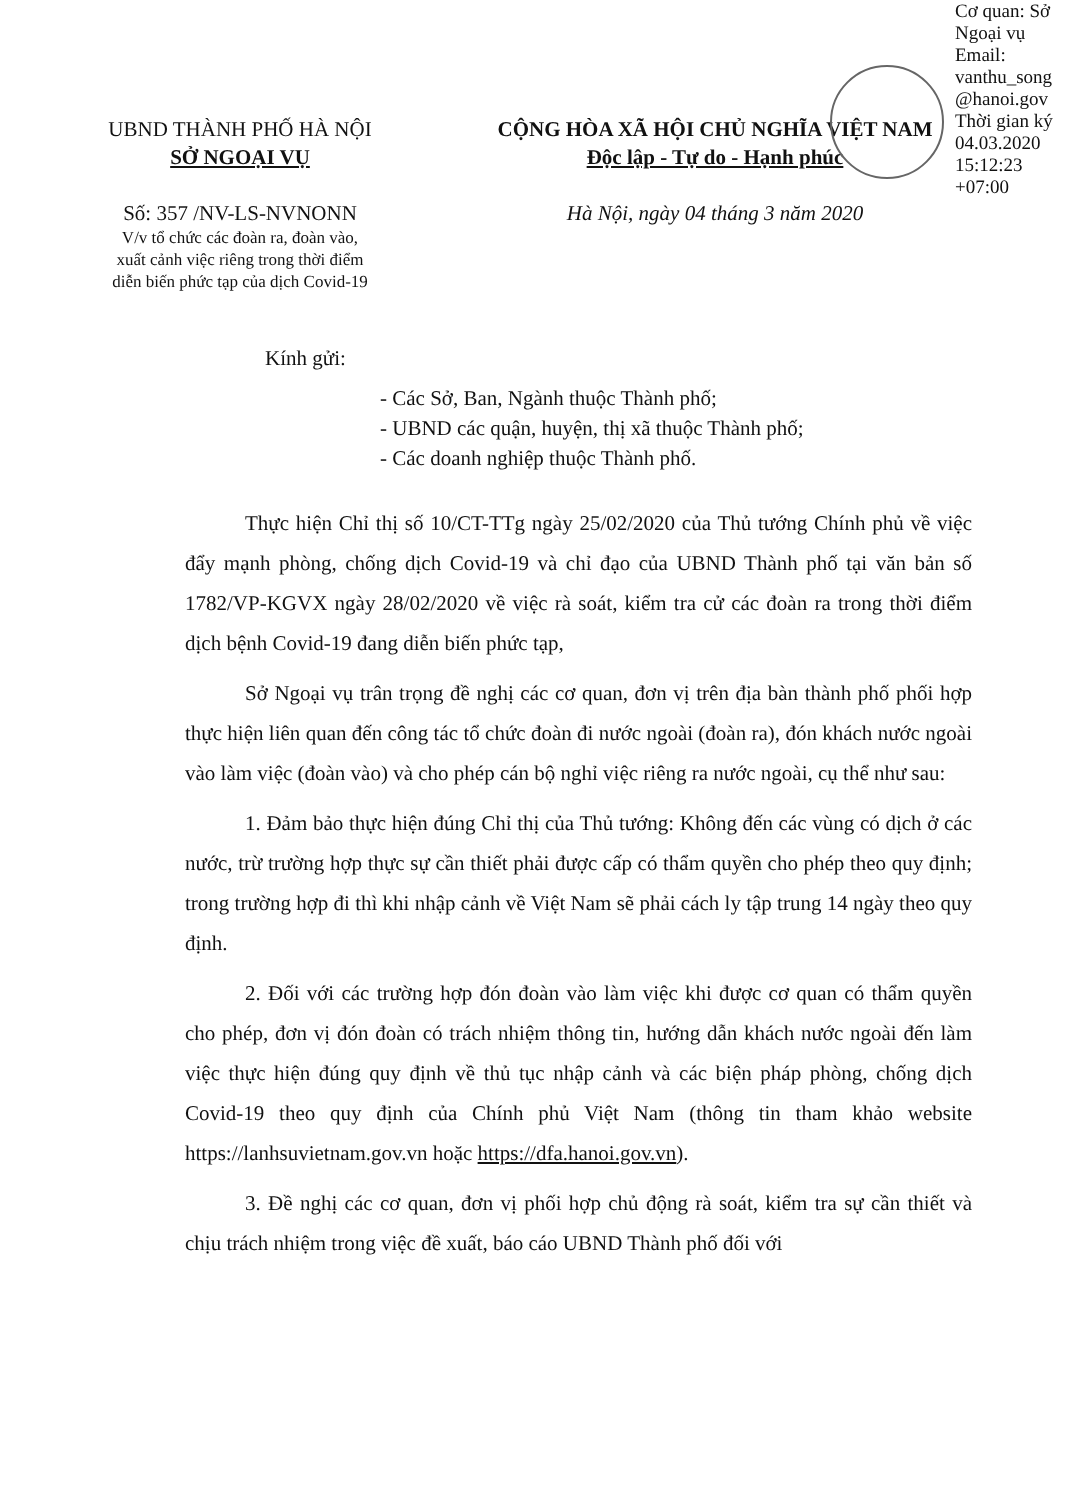Cơ quan: Sở Ngoại vụ
Email: vanthu_song
@hanoi.gov
Thời gian ký
04.03.2020
15:12:23
+07:00
UBND THÀNH PHỐ HÀ NỘI
SỞ NGOẠI VỤ
Số: 357 /NV-LS-NVNONN
V/v tổ chức các đoàn ra, đoàn vào,
xuất cảnh việc riêng trong thời điểm
diễn biến phức tạp của dịch Covid-19
CỘNG HÒA XÃ HỘI CHỦ NGHĨA VIỆT NAM
Độc lập - Tự do - Hạnh phúc
Hà Nội, ngày 04 tháng 3 năm 2020
Kính gửi:
- Các Sở, Ban, Ngành thuộc Thành phố;
- UBND các quận, huyện, thị xã thuộc Thành phố;
- Các doanh nghiệp thuộc Thành phố.
Thực hiện Chỉ thị số 10/CT-TTg ngày 25/02/2020 của Thủ tướng Chính phủ về việc đẩy mạnh phòng, chống dịch Covid-19 và chỉ đạo của UBND Thành phố tại văn bản số 1782/VP-KGVX ngày 28/02/2020 về việc rà soát, kiểm tra cử các đoàn ra trong thời điểm dịch bệnh Covid-19 đang diễn biến phức tạp,
Sở Ngoại vụ trân trọng đề nghị các cơ quan, đơn vị trên địa bàn thành phố phối hợp thực hiện liên quan đến công tác tổ chức đoàn đi nước ngoài (đoàn ra), đón khách nước ngoài vào làm việc (đoàn vào) và cho phép cán bộ nghỉ việc riêng ra nước ngoài, cụ thể như sau:
1. Đảm bảo thực hiện đúng Chỉ thị của Thủ tướng: Không đến các vùng có dịch ở các nước, trừ trường hợp thực sự cần thiết phải được cấp có thẩm quyền cho phép theo quy định; trong trường hợp đi thì khi nhập cảnh về Việt Nam sẽ phải cách ly tập trung 14 ngày theo quy định.
2. Đối với các trường hợp đón đoàn vào làm việc khi được cơ quan có thẩm quyền cho phép, đơn vị đón đoàn có trách nhiệm thông tin, hướng dẫn khách nước ngoài đến làm việc thực hiện đúng quy định về thủ tục nhập cảnh và các biện pháp phòng, chống dịch Covid-19 theo quy định của Chính phủ Việt Nam (thông tin tham khảo website https://lanhsuvietnam.gov.vn hoặc https://dfa.hanoi.gov.vn).
3. Đề nghị các cơ quan, đơn vị phối hợp chủ động rà soát, kiểm tra sự cần thiết và chịu trách nhiệm trong việc đề xuất, báo cáo UBND Thành phố đối với